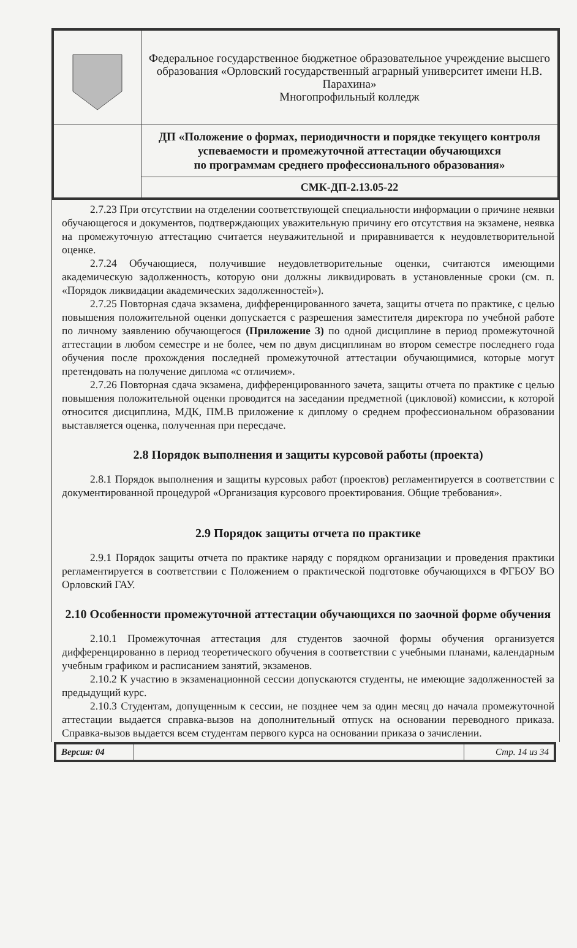| | Федеральное государственное бюджетное образовательное учреждение высшего образования «Орловский государственный аграрный университет имени Н.В. Парахина» Многопрофильный колледж |
| | ДП «Положение о формах, периодичности и порядке текущего контроля успеваемости и промежуточной аттестации обучающихся по программам среднего профессионального образования» |
| | СМК-ДП-2.13.05-22 |
2.7.23 При отсутствии на отделении соответствующей специальности информации о причине неявки обучающегося и документов, подтверждающих уважительную причину его отсутствия на экзамене, неявка на промежуточную аттестацию считается неуважительной и приравнивается к неудовлетворительной оценке.
2.7.24 Обучающиеся, получившие неудовлетворительные оценки, считаются имеющими академическую задолженность, которую они должны ликвидировать в установленные сроки (см. п. «Порядок ликвидации академических задолженностей»).
2.7.25 Повторная сдача экзамена, дифференцированного зачета, защиты отчета по практике, с целью повышения положительной оценки допускается с разрешения заместителя директора по учебной работе по личному заявлению обучающегося (Приложение 3) по одной дисциплине в период промежуточной аттестации в любом семестре и не более, чем по двум дисциплинам во втором семестре последнего года обучения после прохождения последней промежуточной аттестации обучающимися, которые могут претендовать на получение диплома «с отличием».
2.7.26 Повторная сдача экзамена, дифференцированного зачета, защиты отчета по практике с целью повышения положительной оценки проводится на заседании предметной (цикловой) комиссии, к которой относится дисциплина, МДК, ПМ.В приложение к диплому о среднем профессиональном образовании выставляется оценка, полученная при пересдаче.
2.8 Порядок выполнения и защиты курсовой работы (проекта)
2.8.1 Порядок выполнения и защиты курсовых работ (проектов) регламентируется в соответствии с документированной процедурой «Организация курсового проектирования. Общие требования».
2.9 Порядок защиты отчета по практике
2.9.1 Порядок защиты отчета по практике наряду с порядком организации и проведения практики регламентируется в соответствии с Положением о практической подготовке обучающихся в ФГБОУ ВО Орловский ГАУ.
2.10 Особенности промежуточной аттестации обучающихся по заочной форме обучения
2.10.1 Промежуточная аттестация для студентов заочной формы обучения организуется дифференцированно в период теоретического обучения в соответствии с учебными планами, календарным учебным графиком и расписанием занятий, экзаменов.
2.10.2 К участию в экзаменационной сессии допускаются студенты, не имеющие задолженностей за предыдущий курс.
2.10.3 Студентам, допущенным к сессии, не позднее чем за один месяц до начала промежуточной аттестации выдается справка-вызов на дополнительный отпуск на основании переводного приказа. Справка-вызов выдается всем студентам первого курса на основании приказа о зачислении.
| Версия: 04 | | Стр. 14 из 34 |